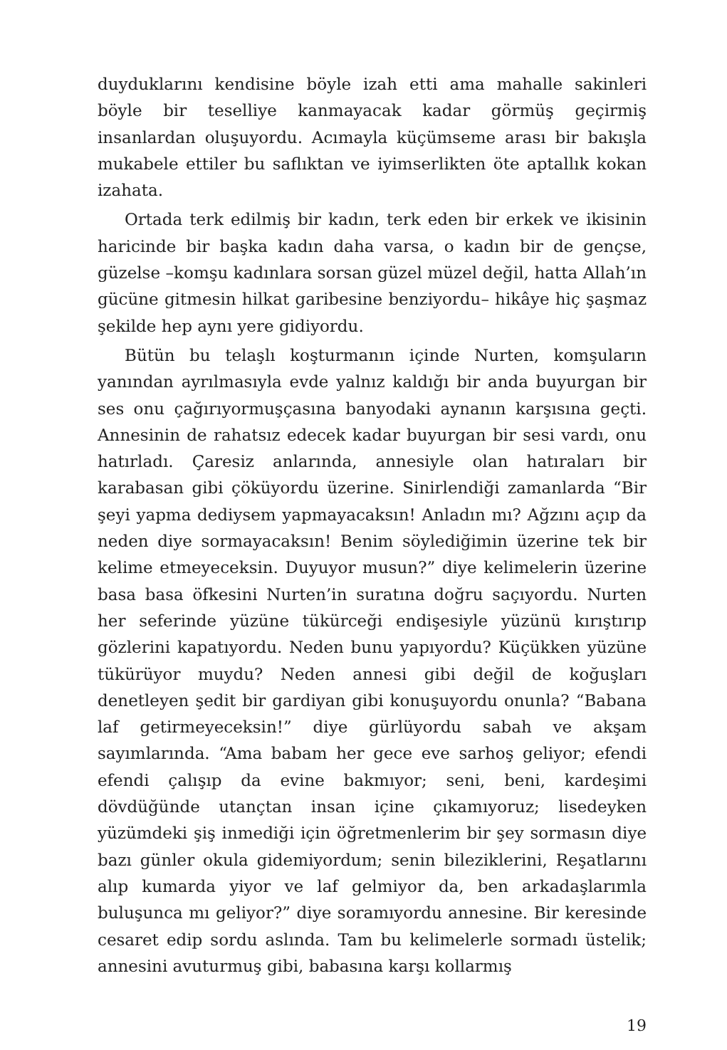duyduklarını kendisine böyle izah etti ama mahalle sakinleri böyle bir teselliye kanmayacak kadar görmüş geçirmiş insanlardan oluşuyordu. Acımayla küçümseme arası bir bakışla mukabele ettiler bu saflıktan ve iyimserlikten öte aptallık kokan izahata.
Ortada terk edilmiş bir kadın, terk eden bir erkek ve ikisinin haricinde bir başka kadın daha varsa, o kadın bir de gençse, güzelse –komşu kadınlara sorsan güzel müzel değil, hatta Allah’ın gücüne gitmesin hilkat garibesine benziyordu– hikâye hiç şaşmaz şekilde hep aynı yere gidiyordu.
Bütün bu telaşlı koşturmanın içinde Nurten, komşuların yanından ayrılmasıyla evde yalnız kaldığı bir anda buyurgan bir ses onu çağırıyormuşçasına banyodaki aynanın karşısına geçti. Annesinin de rahatsız edecek kadar buyurgan bir sesi vardı, onu hatırladı. Çaresiz anlarında, annesiyle olan hatıraları bir karabasan gibi çöküyordu üzerine. Sinirlendiği zamanlarda “Bir şeyi yapma dediysem yapmayacaksın! Anladın mı? Ağzını açıp da neden diye sormayacaksın! Benim söylediğimin üzerine tek bir kelime etmeyeceksin. Duyuyor musun?” diye kelimelerin üzerine basa basa öfkesini Nurten’in suratına doğru saçıyordu. Nurten her seferinde yüzüne tükürceği endişesiyle yüzünü kırıştırıp gözlerini kapatıyordu. Neden bunu yapıyordu? Küçükken yüzüne tükürüyor muydu? Neden annesi gibi değil de koğuşları denetleyen şedit bir gardiyan gibi konuşuyordu onunla? “Babana laf getirmeyeceksin!” diye gürlüyordu sabah ve akşam sayımlarında. “Ama babam her gece eve sarhoş geliyor; efendi efendi çalışıp da evine bakmıyor; seni, beni, kardeşimi dövdüğünde utançtan insan içine çıkamıyoruz; lisedeyken yüzümdeki şiş inmediği için öğretmenlerim bir şey sormasın diye bazı günler okula gidemiyordum; senin bileziklerini, Reşatlarını alıp kumarda yiyor ve laf gelmiyor da, ben arkadaşlarımla buluşunca mı geliyor?” diye soramıyordu annesine. Bir keresinde cesaret edip sordu aslında. Tam bu kelimelerle sormadı üstelik; annesini avuturmuş gibi, babasına karşı kollarmış
19